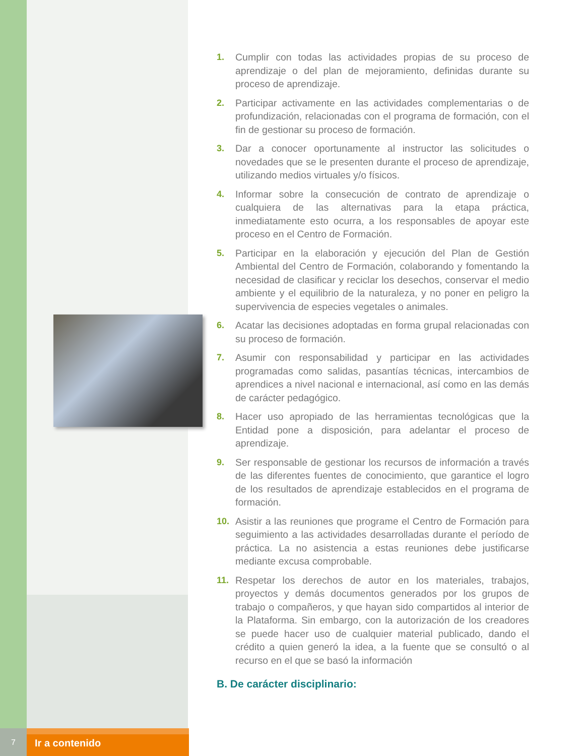1. Cumplir con todas las actividades propias de su proceso de aprendizaje o del plan de mejoramiento, definidas durante su proceso de aprendizaje.
2. Participar activamente en las actividades complementarias o de profundización, relacionadas con el programa de formación, con el fin de gestionar su proceso de formación.
3. Dar a conocer oportunamente al instructor las solicitudes o novedades que se le presenten durante el proceso de aprendizaje, utilizando medios virtuales y/o físicos.
4. Informar sobre la consecución de contrato de aprendizaje o cualquiera de las alternativas para la etapa práctica, inmediatamente esto ocurra, a los responsables de apoyar este proceso en el Centro de Formación.
5. Participar en la elaboración y ejecución del Plan de Gestión Ambiental del Centro de Formación, colaborando y fomentando la necesidad de clasificar y reciclar los desechos, conservar el medio ambiente y el equilibrio de la naturaleza, y no poner en peligro la supervivencia de especies vegetales o animales.
6. Acatar las decisiones adoptadas en forma grupal relacionadas con su proceso de formación.
7. Asumir con responsabilidad y participar en las actividades programadas como salidas, pasantías técnicas, intercambios de aprendices a nivel nacional e internacional, así como en las demás de carácter pedagógico.
8. Hacer uso apropiado de las herramientas tecnológicas que la Entidad pone a disposición, para adelantar el proceso de aprendizaje.
9. Ser responsable de gestionar los recursos de información a través de las diferentes fuentes de conocimiento, que garantice el logro de los resultados de aprendizaje establecidos en el programa de formación.
10. Asistir a las reuniones que programe el Centro de Formación para seguimiento a las actividades desarrolladas durante el período de práctica. La no asistencia a estas reuniones debe justificarse mediante excusa comprobable.
11. Respetar los derechos de autor en los materiales, trabajos, proyectos y demás documentos generados por los grupos de trabajo o compañeros, y que hayan sido compartidos al interior de la Plataforma. Sin embargo, con la autorización de los creadores se puede hacer uso de cualquier material publicado, dando el crédito a quien generó la idea, a la fuente que se consultó o al recurso en el que se basó la información
B. De carácter disciplinario:
7
Ir a contenido